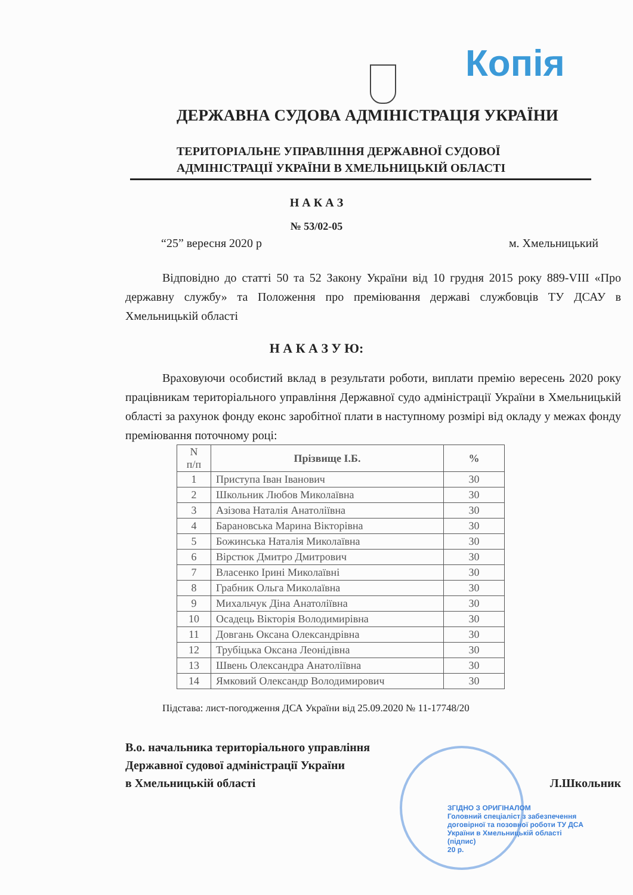Копія
ДЕРЖАВНА СУДОВА АДМІНІСТРАЦІЯ УКРАЇНИ
ТЕРИТОРІАЛЬНЕ УПРАВЛІННЯ ДЕРЖАВНОЇ СУДОВОЇ
АДМІНІСТРАЦІЇ УКРАЇНИ В ХМЕЛЬНИЦЬКІЙ ОБЛАСТІ
Н А К А З
№ 53/02-05
“25” вересня 2020 р м. Хмельницький
Відповідно до статті 50 та 52 Закону України від 10 грудня 2015 року 889-VIII «Про державну службу» та Положення про преміювання державі службовців ТУ ДСАУ в Хмельницькій області
Н А К А З У Ю:
Враховуючи особистий вклад в результати роботи, виплати премію вересень 2020 року працівникам територіального управління Державної судо адміністрації України в Хмельницькій області за рахунок фонду еконс заробітної плати в наступному розмірі від окладу у межах фонду преміювання поточному році:
| N п/п | Прізвище І.Б. | % |
| --- | --- | --- |
| 1 | Приступа Іван Іванович | 30 |
| 2 | Школьник Любов Миколаївна | 30 |
| 3 | Азізова Наталія Анатоліївна | 30 |
| 4 | Барановська Марина Вікторівна | 30 |
| 5 | Божинська Наталія Миколаївна | 30 |
| 6 | Вірстюк Дмитро Дмитрович | 30 |
| 7 | Власенко Ірині Миколаївні | 30 |
| 8 | Грабник Ольга Миколаївна | 30 |
| 9 | Михальчук Діна Анатоліївна | 30 |
| 10 | Осадець Вікторія Володимирівна | 30 |
| 11 | Довгань Оксана Олександрівна | 30 |
| 12 | Трубіцька Оксана Леонідівна | 30 |
| 13 | Швень Олександра Анатоліївна | 30 |
| 14 | Ямковий Олександр Володимирович | 30 |
Підстава: лист-погодження ДСА України від 25.09.2020 № 11-17748/20
В.о. начальника територіального управління
Державної судової адміністрації України
в Хмельницькій області Л.Школьник
ЗГІДНО З ОРИГІНАЛОМ
Головний спеціаліст з забезпечення договірної та позовної роботи ТУ ДСА України в Хмельницькій області
(підпис)
20 р.